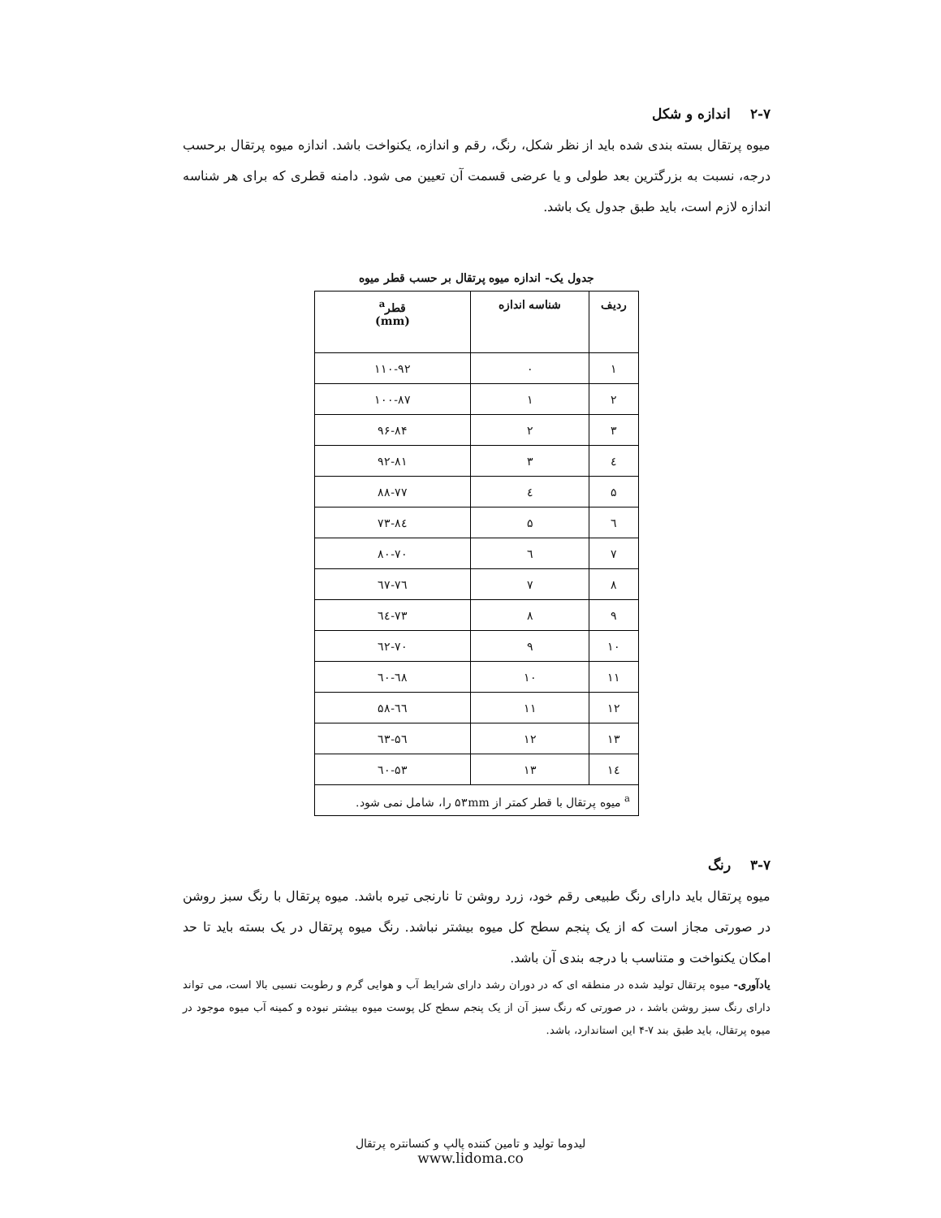۲-۷ اندازه و شکل
میوه پرتقال بسته بندی شده باید از نظر شکل، رنگ، رقم و اندازه، یکنواخت باشد. اندازه میوه پرتقال برحسب درجه، نسبت به بزرگترین بعد طولی و یا عرضی قسمت آن تعیین می شود. دامنه قطری که برای هر شناسه اندازه لازم است، باید طبق جدول یک باشد.
جدول یک- اندازه میوه پرتقال بر حسب قطر میوه
| ردیف | شناسه اندازه | قطر<sup>a</sup> (mm) |
| --- | --- | --- |
| ۱ | ۰ | ۱۱۰-۹۲ |
| ۲ | ۱ | ۱۰۰-۸۷ |
| ۳ | ۲ | ۹۶-۸۴ |
| ٤ | ۳ | ۹۲-۸۱ |
| ۵ | ٤ | ۸۸-۷۷ |
| ٦ | ۵ | ۸٤-۷۳ |
| ۷ | ٦ | ۸۰-۷۰ |
| ۸ | ۷ | ۷٦-٦۷ |
| ۹ | ۸ | ۷۳-٦٤ |
| ۱۰ | ۹ | ۷۰-٦۲ |
| ۱۱ | ۱۰ | ٦۸-٦۰ |
| ۱۲ | ۱۱ | ٦٦-۵۸ |
| ۱۳ | ۱۲ | ٦۳-۵٦ |
| ۱٤ | ۱۳ | ٦۰-۵۳ |
| <sup>a</sup> میوه پرتقال با قطر کمتر از ۵۳mm را، شامل نمی شود. | | |
۳-۷ رنگ
میوه پرتقال باید دارای رنگ طبیعی رقم خود، زرد روشن تا نارنجی تیره باشد. میوه پرتقال با رنگ سبز روشن در صورتی مجاز است که از یک پنجم سطح کل میوه بیشتر نباشد. رنگ میوه پرتقال در یک بسته باید تا حد امکان یکنواخت و متناسب با درجه بندی آن باشد.
یادآوری- میوه پرتقال تولید شده در منطقه ای که در دوران رشد دارای شرایط آب و هوایی گرم و رطوبت نسبی بالا است، می تواند دارای رنگ سبز روشن باشد ، در صورتی که رنگ سبز آن از یک پنجم سطح کل پوست میوه بیشتر نبوده و کمینه آب میوه موجود در میوه پرتقال، باید طبق بند ۷-۴ این استاندارد، باشد.
لیدوما تولید و تامین کننده پالپ و کنسانتره پرتقال
www.lidoma.co